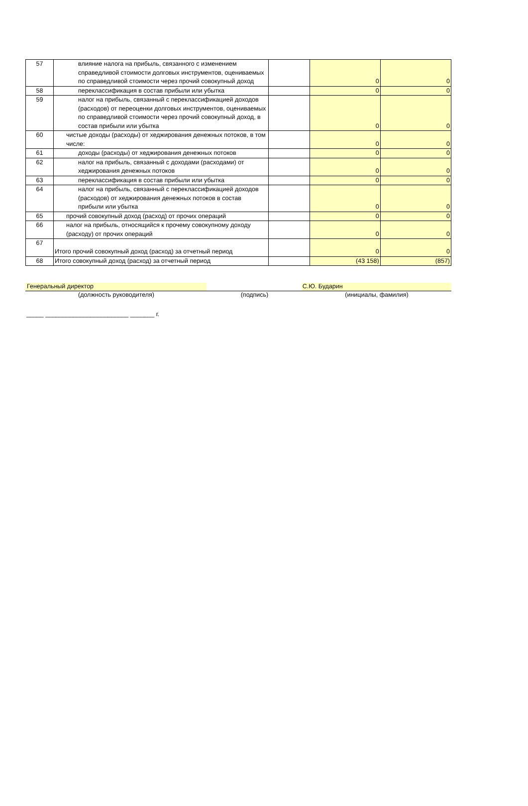| 57 | влияние налога на прибыль, связанного с изменением справедливой стоимости долговых инструментов, оцениваемых по справедливой стоимости через прочий совокупный доход | | 0 | 0 |
| 58 | переклассификация в состав прибыли или убытка | | 0 | 0 |
| 59 | налог на прибыль, связанный с переклассификацией доходов (расходов) от переоценки долговых инструментов, оцениваемых по справедливой стоимости через прочий совокупный доход, в состав прибыли или убытка | | 0 | 0 |
| 60 | чистые доходы (расходы) от хеджирования денежных потоков, в том числе: | | 0 | 0 |
| 61 | доходы (расходы) от хеджирования денежных потоков | | 0 | 0 |
| 62 | налог на прибыль, связанный с доходами (расходами) от хеджирования денежных потоков | | 0 | 0 |
| 63 | переклассификация в состав прибыли или убытка | | 0 | 0 |
| 64 | налог на прибыль, связанный с переклассификацией доходов (расходов) от хеджирования денежных потоков в состав прибыли или убытка | | 0 | 0 |
| 65 | прочий совокупный доход (расход) от прочих операций | | 0 | 0 |
| 66 | налог на прибыль, относящийся к прочему совокупному доходу (расходу) от прочих операций | | 0 | 0 |
| 67 | Итого прочий совокупный доход (расход) за отчетный период | | 0 | 0 |
| 68 | Итого совокупный доход (расход) за отчетный период | | (43 158) | (857) |
Генеральный директор С.Ю. Бударин
(должность руководителя) (подпись) (инициалы, фамилия)
_____ ________________________ _______ г.